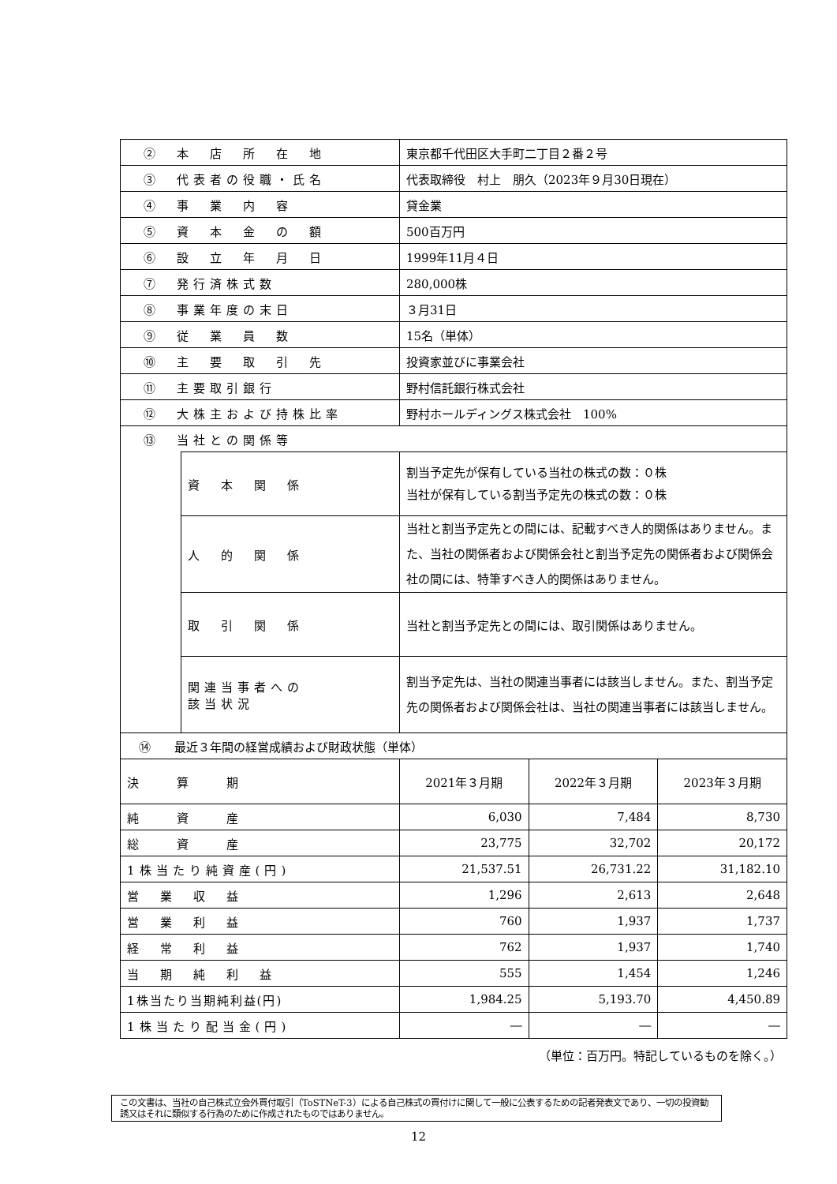| ② 本 店 所 在 地 | | 東京都千代田区大手町二丁目２番２号 | | |
| ③ 代表者の役職・氏名 | | 代表取締役 村上 朋久（2023年９月30日現在） | | |
| ④ 事 業 内 容 | | 貸金業 | | |
| ⑤ 資 本 金 の 額 | | 500百万円 | | |
| ⑥ 設 立 年 月 日 | | 1999年11月４日 | | |
| ⑦ 発行済株式数 | | 280,000株 | | |
| ⑧ 事業年度の末日 | | ３月31日 | | |
| ⑨ 従 業 員 数 | | 15名（単体） | | |
| ⑩ 主 要 取 引 先 | | 投資家並びに事業会社 | | |
| ⑪ 主要取引銀行 | | 野村信託銀行株式会社 | | |
| ⑫ 大株主および持株比率 | | 野村ホールディングス株式会社 100% | | |
| ⑬ 当社との関係等 | | | | |
| | 資 本 関 係 | 割当予定先が保有している当社の株式の数：０株 当社が保有している割当予定先の株式の数：０株 | | |
| | 人 的 関 係 | 当社と割当予定先との間には、記載すべき人的関係はありません。また、当社の関係者および関係会社と割当予定先の関係者および関係会社の間には、特筆すべき人的関係はありません。 | | |
| | 取 引 関 係 | 当社と割当予定先との間には、取引関係はありません。 | | |
| | 関連当事者への 該当状況 | 割当予定先は、当社の関連当事者には該当しません。また、割当予定先の関係者および関係会社は、当社の関連当事者には該当しません。 | | |
| ⑭ 最近３年間の経営成績および財政状態（単体） | | | | |
| 決 算 期 | | 2021年３月期 | 2022年３月期 | 2023年３月期 |
| 純 資 産 | | 6,030 | 7,484 | 8,730 |
| 総 資 産 | | 23,775 | 32,702 | 20,172 |
| 1株当たり純資産(円) | | 21,537.51 | 26,731.22 | 31,182.10 |
| 営 業 収 益 | | 1,296 | 2,613 | 2,648 |
| 営 業 利 益 | | 760 | 1,937 | 1,737 |
| 経 常 利 益 | | 762 | 1,937 | 1,740 |
| 当 期 純 利 益 | | 555 | 1,454 | 1,246 |
| 1株当たり当期純利益(円) | | 1,984.25 | 5,193.70 | 4,450.89 |
| 1株当たり配当金(円) | | ― | ― | ― |
（単位：百万円。特記しているものを除く。）
この文書は、当社の自己株式立会外買付取引（ToSTNeT-3）による自己株式の買付けに関して一般に公表するための記者発表文であり、一切の投資勧誘又はそれに類似する行為のために作成されたものではありません。
12